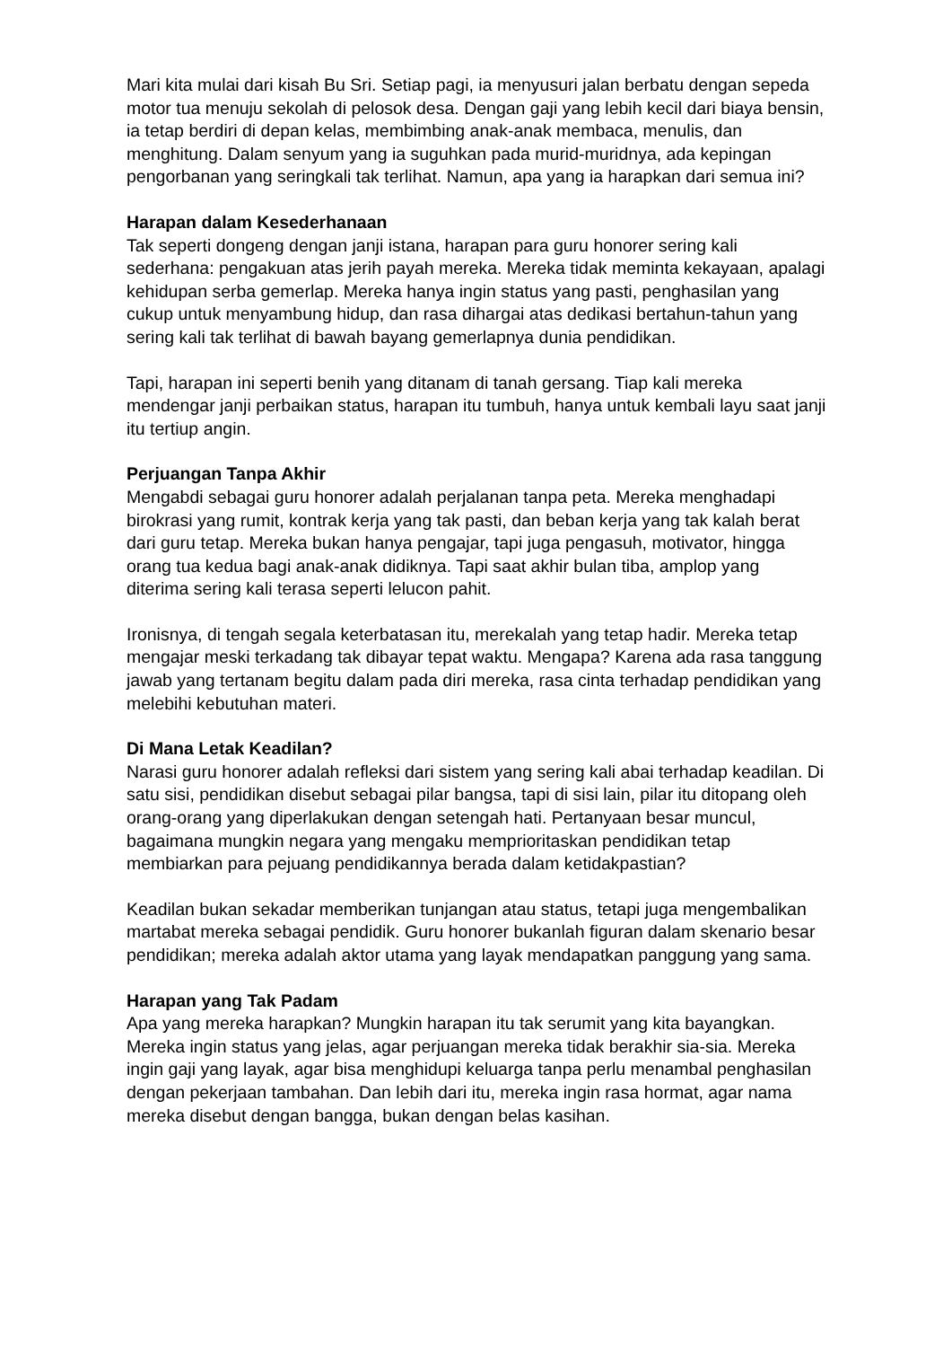Mari kita mulai dari kisah Bu Sri. Setiap pagi, ia menyusuri jalan berbatu dengan sepeda motor tua menuju sekolah di pelosok desa. Dengan gaji yang lebih kecil dari biaya bensin, ia tetap berdiri di depan kelas, membimbing anak-anak membaca, menulis, dan menghitung. Dalam senyum yang ia suguhkan pada murid-muridnya, ada kepingan pengorbanan yang seringkali tak terlihat. Namun, apa yang ia harapkan dari semua ini?
Harapan dalam Kesederhanaan
Tak seperti dongeng dengan janji istana, harapan para guru honorer sering kali sederhana: pengakuan atas jerih payah mereka. Mereka tidak meminta kekayaan, apalagi kehidupan serba gemerlap. Mereka hanya ingin status yang pasti, penghasilan yang cukup untuk menyambung hidup, dan rasa dihargai atas dedikasi bertahun-tahun yang sering kali tak terlihat di bawah bayang gemerlapnya dunia pendidikan.
Tapi, harapan ini seperti benih yang ditanam di tanah gersang. Tiap kali mereka mendengar janji perbaikan status, harapan itu tumbuh, hanya untuk kembali layu saat janji itu tertiup angin.
Perjuangan Tanpa Akhir
Mengabdi sebagai guru honorer adalah perjalanan tanpa peta. Mereka menghadapi birokrasi yang rumit, kontrak kerja yang tak pasti, dan beban kerja yang tak kalah berat dari guru tetap. Mereka bukan hanya pengajar, tapi juga pengasuh, motivator, hingga orang tua kedua bagi anak-anak didiknya. Tapi saat akhir bulan tiba, amplop yang diterima sering kali terasa seperti lelucon pahit.
Ironisnya, di tengah segala keterbatasan itu, merekalah yang tetap hadir. Mereka tetap mengajar meski terkadang tak dibayar tepat waktu. Mengapa? Karena ada rasa tanggung jawab yang tertanam begitu dalam pada diri mereka, rasa cinta terhadap pendidikan yang melebihi kebutuhan materi.
Di Mana Letak Keadilan?
Narasi guru honorer adalah refleksi dari sistem yang sering kali abai terhadap keadilan. Di satu sisi, pendidikan disebut sebagai pilar bangsa, tapi di sisi lain, pilar itu ditopang oleh orang-orang yang diperlakukan dengan setengah hati. Pertanyaan besar muncul, bagaimana mungkin negara yang mengaku memprioritaskan pendidikan tetap membiarkan para pejuang pendidikannya berada dalam ketidakpastian?
Keadilan bukan sekadar memberikan tunjangan atau status, tetapi juga mengembalikan martabat mereka sebagai pendidik. Guru honorer bukanlah figuran dalam skenario besar pendidikan; mereka adalah aktor utama yang layak mendapatkan panggung yang sama.
Harapan yang Tak Padam
Apa yang mereka harapkan? Mungkin harapan itu tak serumit yang kita bayangkan. Mereka ingin status yang jelas, agar perjuangan mereka tidak berakhir sia-sia. Mereka ingin gaji yang layak, agar bisa menghidupi keluarga tanpa perlu menambal penghasilan dengan pekerjaan tambahan. Dan lebih dari itu, mereka ingin rasa hormat, agar nama mereka disebut dengan bangga, bukan dengan belas kasihan.